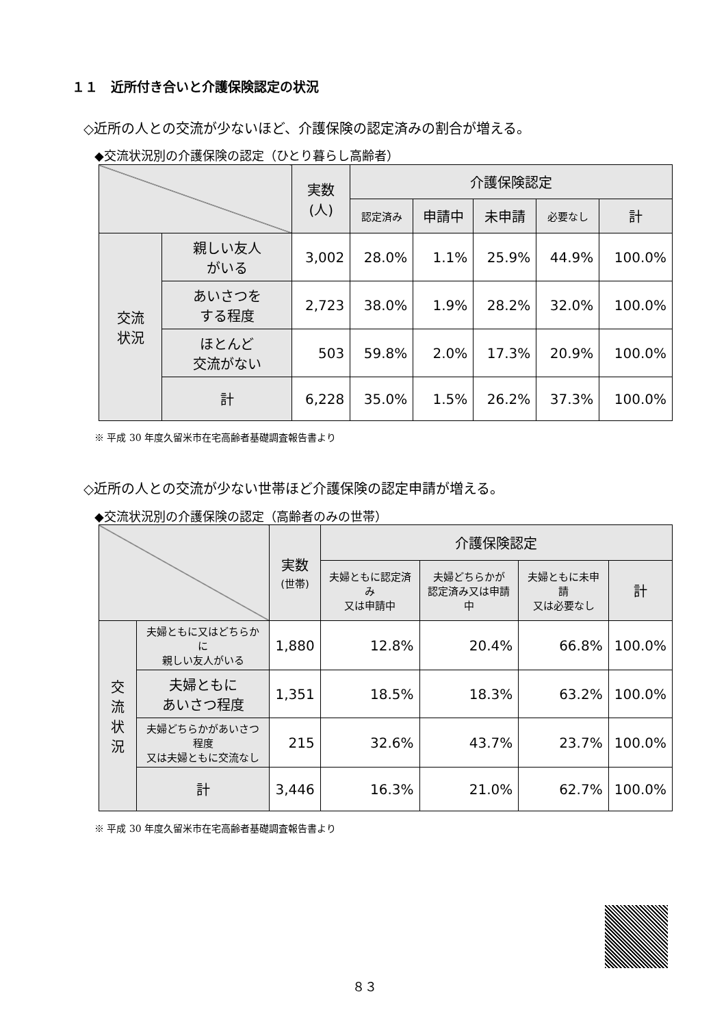１１　近所付き合いと介護保険認定の状況
◇近所の人との交流が少ないほど、介護保険の認定済みの割合が増える。
◆交流状況別の介護保険の認定（ひとり暮らし高齢者）
| | | 実数 (人) | 介護保険認定 | | | | |
| --- | --- | --- | --- | --- | --- | --- | --- |
| | | | 認定済み | 申請中 | 未申請 | 必要なし | 計 |
| 交流 状況 | 親しい友人 がいる | 3,002 | 28.0% | 1.1% | 25.9% | 44.9% | 100.0% |
| | あいさつを する程度 | 2,723 | 38.0% | 1.9% | 28.2% | 32.0% | 100.0% |
| | ほとんど 交流がない | 503 | 59.8% | 2.0% | 17.3% | 20.9% | 100.0% |
| | 計 | 6,228 | 35.0% | 1.5% | 26.2% | 37.3% | 100.0% |
※ 平成 30 年度久留米市在宅高齢者基礎調査報告書より
◇近所の人との交流が少ない世帯ほど介護保険の認定申請が増える。
◆交流状況別の介護保険の認定（高齢者のみの世帯）
| | | 実数 (世帯) | 介護保険認定 | | | |
| --- | --- | --- | --- | --- | --- | --- |
| | | | 夫婦ともに認定済み 又は申請中 | 夫婦どちらかが 認定済み又は申請中 | 夫婦ともに未申請 又は必要なし | 計 |
| 交流 状況 | 夫婦ともに又はどちらかに 親しい友人がいる | 1,880 | 12.8% | 20.4% | 66.8% | 100.0% |
| | 夫婦ともに あいさつ程度 | 1,351 | 18.5% | 18.3% | 63.2% | 100.0% |
| | 夫婦どちらかがあいさつ程度 又は夫婦ともに交流なし | 215 | 32.6% | 43.7% | 23.7% | 100.0% |
| | 計 | 3,446 | 16.3% | 21.0% | 62.7% | 100.0% |
※ 平成 30 年度久留米市在宅高齢者基礎調査報告書より
８３